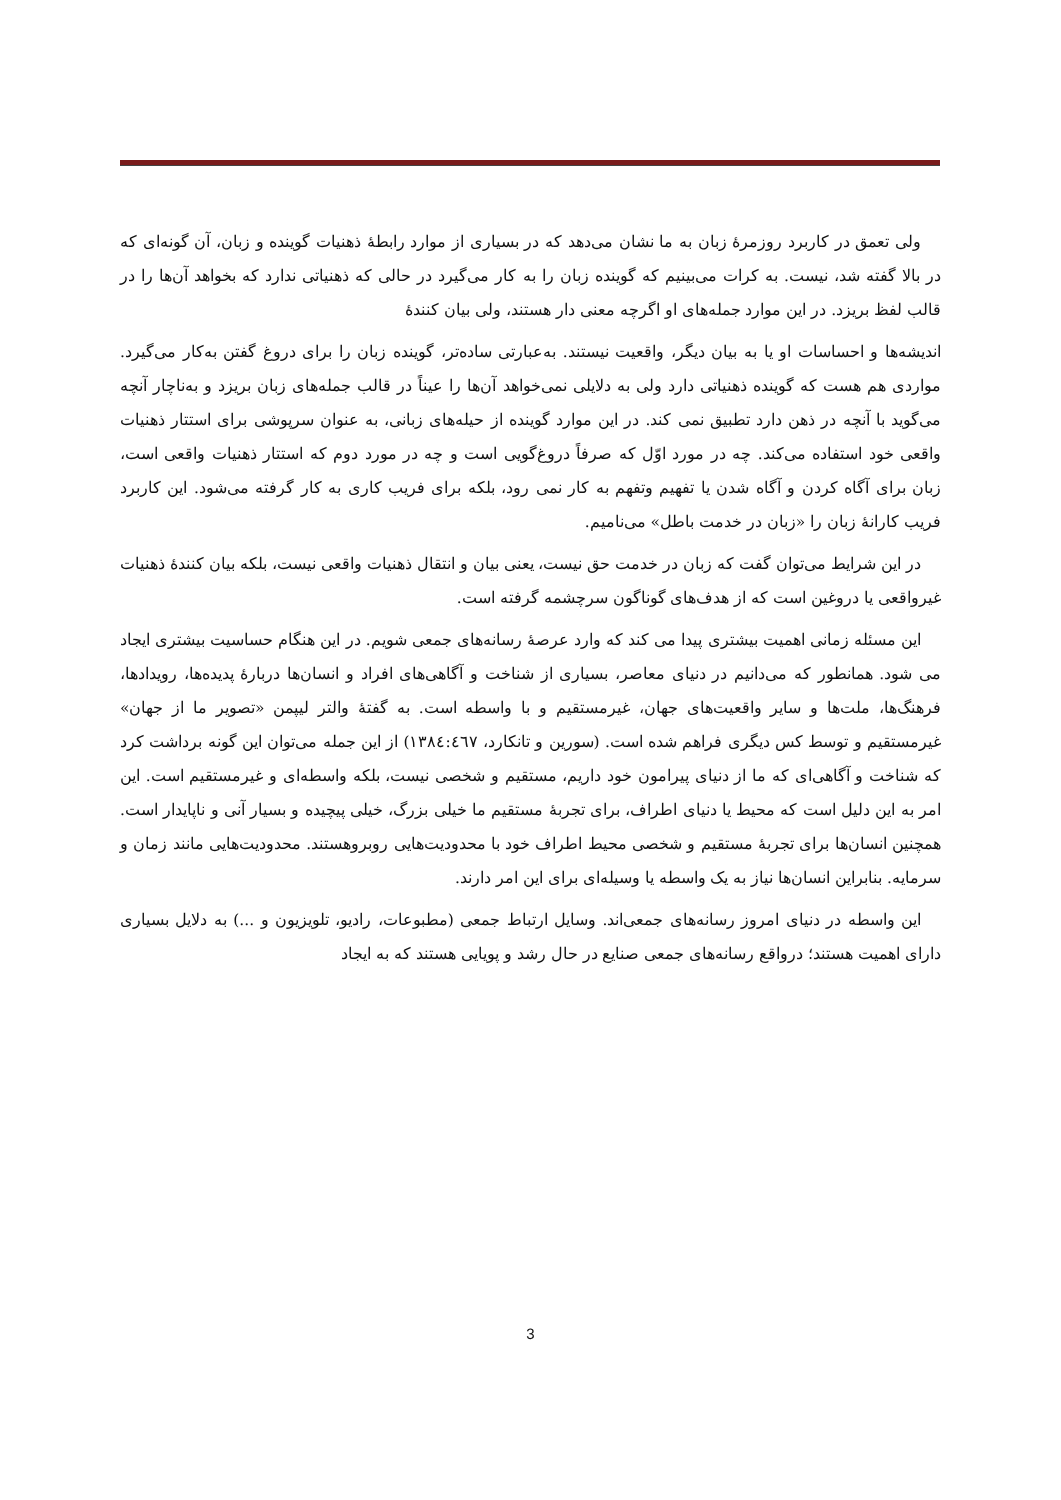ولی تعمق در کاربرد روزمرهٔ زبان به ما نشان می‌دهد که در بسیاری از موارد رابطهٔ ذهنیات گوینده و زبان، آن گونه‌ای که در بالا گفته شد، نیست. به کرات می‌بینیم که گوینده زبان را به کار می‌گیرد در حالی که ذهنیاتی ندارد که بخواهد آن‌ها را در قالب لفظ بریزد. در این موارد جمله‌های او اگرچه معنی دار هستند، ولی بیان کنندهٔ
اندیشه‌ها و احساسات او یا به بیان دیگر، واقعیت نیستند. به‌عبارتی ساده‌تر، گوینده زبان را برای دروغ گفتن به‌کار می‌گیرد. مواردی هم هست که گوینده ذهنیاتی دارد ولی به دلایلی نمی‌خواهد آن‌ها را عیناً در قالب جمله‌های زبان بریزد و به‌ناچار آنچه می‌گوید با آنچه در ذهن دارد تطبیق نمی کند. در این موارد گوینده از حیله‌های زبانی، به عنوان سرپوشی برای استتار ذهنیات واقعی خود استفاده می‌کند. چه در مورد اوّل که صرفاً دروغ‌گویی است و چه در مورد دوم که استتار ذهنیات واقعی است، زبان برای آگاه کردن و آگاه شدن یا تفهیم وتفهم به کار نمی رود، بلکه برای فریب کاری به کار گرفته می‌شود. این کاربرد فریب کارانهٔ زبان را «زبان در خدمت باطل» می‌نامیم.
در این شرایط می‌توان گفت که زبان در خدمت حق نیست، یعنی بیان و انتقال ذهنیات واقعی نیست، بلکه بیان کنندهٔ ذهنیات غیرواقعی یا دروغین است که از هدف‌های گوناگون سرچشمه گرفته است.
این مسئله زمانی اهمیت بیشتری پیدا می کند که وارد عرصهٔ رسانه‌های جمعی شویم. در این هنگام حساسیت بیشتری ایجاد می شود. همانطور که می‌دانیم در دنیای معاصر، بسیاری از شناخت و آگاهی‌های افراد و انسان‌ها دربارهٔ پدیده‌ها، رویدادها، فرهنگ‌ها، ملت‌ها و سایر واقعیت‌های جهان، غیرمستقیم و با واسطه است. به گفتهٔ والتر لیپمن «تصویر ما از جهان» غیرمستقیم و توسط کس دیگری فراهم شده است. (سورین و تانکارد، ١٣٨٤:٤٦٧) از این جمله می‌توان این گونه برداشت کرد که شناخت و آگاهی‌ای که ما از دنیای پیرامون خود داریم، مستقیم و شخصی نیست، بلکه واسطه‌ای و غیرمستقیم است. این امر به این دلیل است که محیط یا دنیای اطراف، برای تجربهٔ مستقیم ما خیلی بزرگ، خیلی پیچیده و بسیار آنی و ناپایدار است. همچنین انسان‌ها برای تجربهٔ مستقیم و شخصی محیط اطراف خود با محدودیت‌هایی روبروهستند. محدودیت‌هایی مانند زمان و سرمایه. بنابراین انسان‌ها نیاز به یک واسطه یا وسیله‌ای برای این امر دارند.
این واسطه در دنیای امروز رسانه‌های جمعی‌اند. وسایل ارتباط جمعی (مطبوعات، رادیو، تلویزیون و ...) به دلایل بسیاری دارای اهمیت هستند؛ درواقع رسانه‌های جمعی صنایع در حال رشد و پویایی هستند که به ایجاد
3